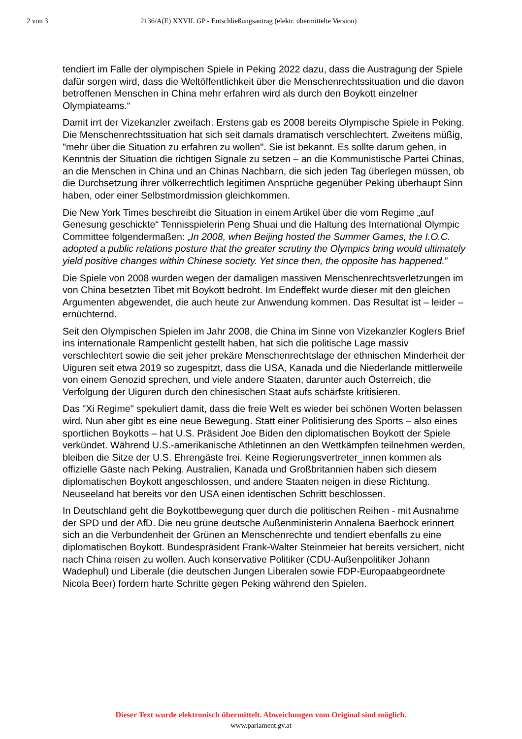2 von 3 2136/A(E) XXVII. GP - Entschließungsantrag (elektr. übermittelte Version)
tendiert im Falle der olympischen Spiele in Peking 2022 dazu, dass die Austragung der Spiele dafür sorgen wird, dass die Weltöffentlichkeit über die Menschenrechtssituation und die davon betroffenen Menschen in China mehr erfahren wird als durch den Boykott einzelner Olympiateams.“
Damit irrt der Vizekanzler zweifach. Erstens gab es 2008 bereits Olympische Spiele in Peking. Die Menschenrechtssituation hat sich seit damals dramatisch verschlechtert. Zweitens müßig, "mehr über die Situation zu erfahren zu wollen". Sie ist bekannt. Es sollte darum gehen, in Kenntnis der Situation die richtigen Signale zu setzen – an die Kommunistische Partei Chinas, an die Menschen in China und an Chinas Nachbarn, die sich jeden Tag überlegen müssen, ob die Durchsetzung ihrer völkerrechtlich legitimen Ansprüche gegenüber Peking überhaupt Sinn haben, oder einer Selbstmordmission gleichkommen.
Die New York Times beschreibt die Situation in einem Artikel über die vom Regime „auf Genesung geschickte“ Tennisspielerin Peng Shuai und die Haltung des International Olympic Committee folgendermaßen: „In 2008, when Beijing hosted the Summer Games, the I.O.C. adopted a public relations posture that the greater scrutiny the Olympics bring would ultimately yield positive changes within Chinese society. Yet since then, the opposite has happened.”
Die Spiele von 2008 wurden wegen der damaligen massiven Menschenrechtsverletzungen im von China besetzten Tibet mit Boykott bedroht. Im Endeffekt wurde dieser mit den gleichen Argumenten abgewendet, die auch heute zur Anwendung kommen. Das Resultat ist – leider – ernüchternd.
Seit den Olympischen Spielen im Jahr 2008, die China im Sinne von Vizekanzler Koglers Brief ins internationale Rampenlicht gestellt haben, hat sich die politische Lage massiv verschlechtert sowie die seit jeher prekäre Menschenrechtslage der ethnischen Minderheit der Uiguren seit etwa 2019 so zugespitzt, dass die USA, Kanada und die Niederlande mittlerweile von einem Genozid sprechen, und viele andere Staaten, darunter auch Österreich, die Verfolgung der Uiguren durch den chinesischen Staat aufs schärfste kritisieren.
Das "Xi Regime" spekuliert damit, dass die freie Welt es wieder bei schönen Worten belassen wird. Nun aber gibt es eine neue Bewegung. Statt einer Politisierung des Sports – also eines sportlichen Boykotts – hat U.S. Präsident Joe Biden den diplomatischen Boykott der Spiele verkündet. Während U.S.-amerikanische Athletinnen an den Wettkämpfen teilnehmen werden, bleiben die Sitze der U.S. Ehrengäste frei. Keine Regierungsvertreter_innen kommen als offizielle Gäste nach Peking. Australien, Kanada und Großbritannien haben sich diesem diplomatischen Boykott angeschlossen, und andere Staaten neigen in diese Richtung. Neuseeland hat bereits vor den USA einen identischen Schritt beschlossen.
In Deutschland geht die Boykottbewegung quer durch die politischen Reihen - mit Ausnahme der SPD und der AfD. Die neu grüne deutsche Außenministerin Annalena Baerbock erinnert sich an die Verbundenheit der Grünen an Menschenrechte und tendiert ebenfalls zu eine diplomatischen Boykott. Bundespräsident Frank-Walter Steinmeier hat bereits versichert, nicht nach China reisen zu wollen. Auch konservative Politiker (CDU-Außenpolitiker Johann Wadephul) und Liberale (die deutschen Jungen Liberalen sowie FDP-Europaabgeordnete Nicola Beer) fordern harte Schritte gegen Peking während den Spielen.
Dieser Text wurde elektronisch übermittelt. Abweichungen vom Original sind möglich.
www.parlament.gv.at